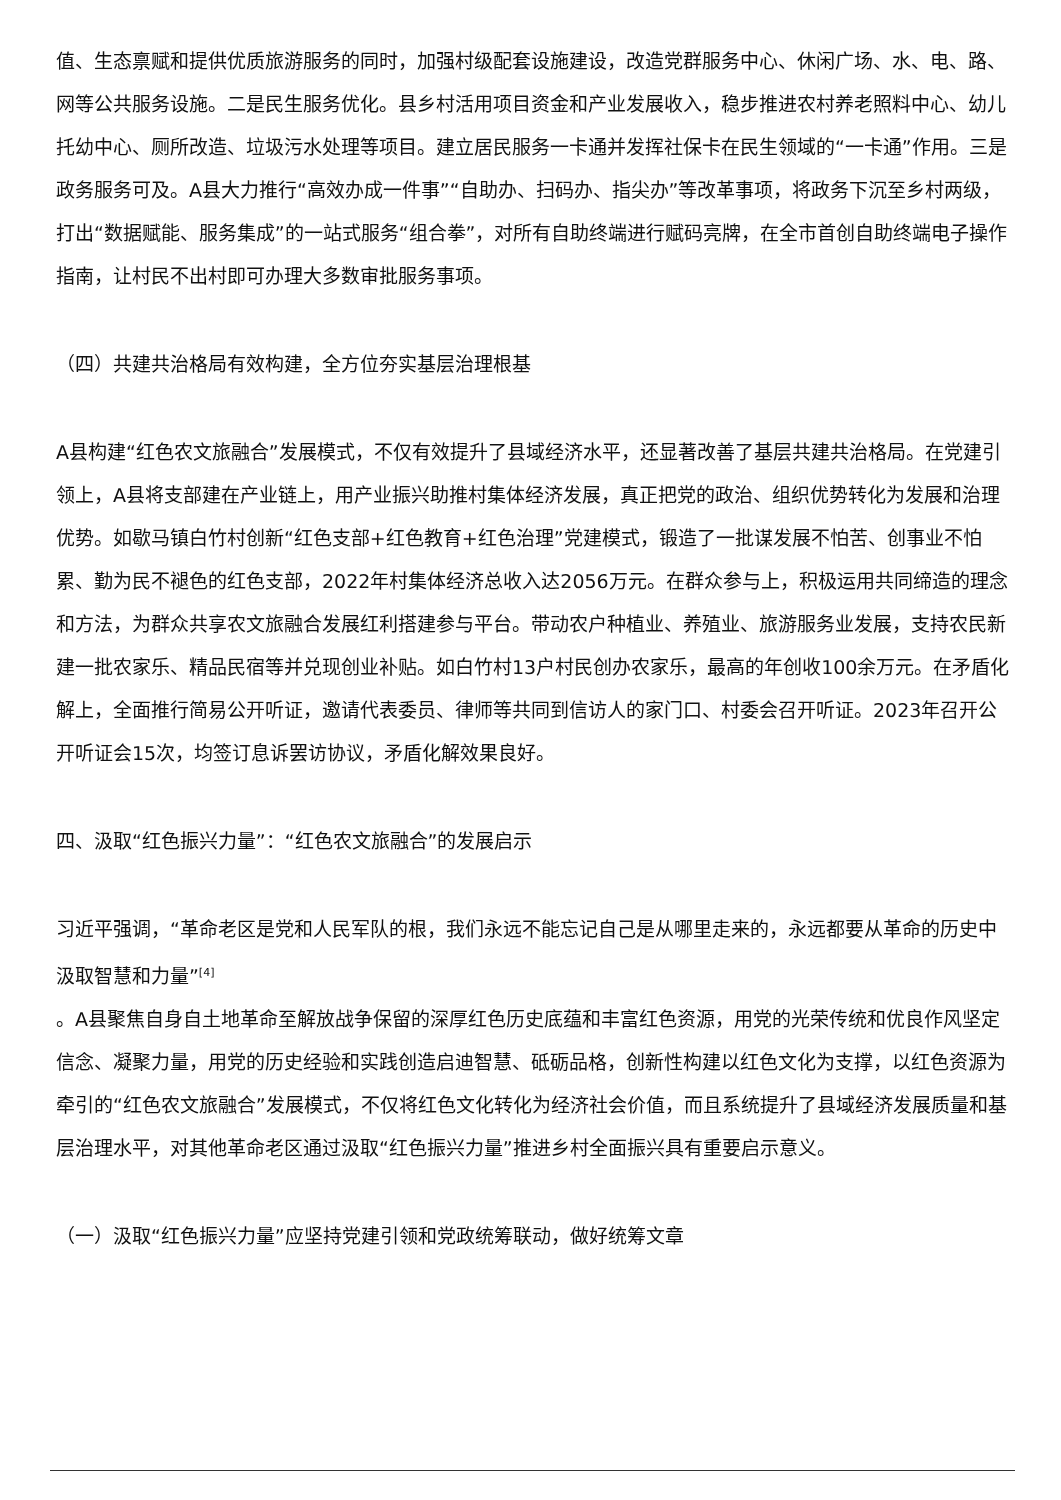值、生态禀赋和提供优质旅游服务的同时，加强村级配套设施建设，改造党群服务中心、休闲广场、水、电、路、网等公共服务设施。二是民生服务优化。县乡村活用项目资金和产业发展收入，稳步推进农村养老照料中心、幼儿托幼中心、厕所改造、垃圾污水处理等项目。建立居民服务一卡通并发挥社保卡在民生领域的“一卡通”作用。三是政务服务可及。A县大力推行“高效办成一件事”“自助办、扫码办、指尖办”等改革事项，将政务下沉至乡村两级，打出“数据赋能、服务集成”的一站式服务“组合拳”，对所有自助终端进行赋码亮牌，在全市首创自助终端电子操作指南，让村民不出村即可办理大多数审批服务事项。
（四）共建共治格局有效构建，全方位夯实基层治理根基
A县构建“红色农文旅融合”发展模式，不仅有效提升了县域经济水平，还显著改善了基层共建共治格局。在党建引领上，A县将支部建在产业链上，用产业振兴助推村集体经济发展，真正把党的政治、组织优势转化为发展和治理优势。如歇马镇白竹村创新“红色支部+红色教育+红色治理”党建模式，锻造了一批谋发展不怕苦、创事业不怕累、勤为民不褪色的红色支部，2022年村集体经济总收入达2056万元。在群众参与上，积极运用共同缔造的理念和方法，为群众共享农文旅融合发展红利搭建参与平台。带动农户种植业、养殖业、旅游服务业发展，支持农民新建一批农家乐、精品民宿等并兑现创业补贴。如白竹村13户村民创办农家乐，最高的年创收100余万元。在矛盾化解上，全面推行简易公开听证，邀请代表委员、律师等共同到信访人的家门口、村委会召开听证。2023年召开公开听证会15次，均签订息诉罢访协议，矛盾化解效果良好。
四、汲取“红色振兴力量”：“红色农文旅融合”的发展启示
习近平强调，“革命老区是党和人民军队的根，我们永远不能忘记自己是从哪里走来的，永远都要从革命的历史中汲取智慧和力量”<sup>[4]</sup>
。A县聚焦自身自土地革命至解放战争保留的深厚红色历史底蕴和丰富红色资源，用党的光荣传统和优良作风坚定信念、凝聚力量，用党的历史经验和实践创造启迪智慧、砥砺品格，创新性构建以红色文化为支撑，以红色资源为牵引的“红色农文旅融合”发展模式，不仅将红色文化转化为经济社会价值，而且系统提升了县域经济发展质量和基层治理水平，对其他革命老区通过汲取“红色振兴力量”推进乡村全面振兴具有重要启示意义。
（一）汲取“红色振兴力量”应坚持党建引领和党政统筹联动，做好统筹文章